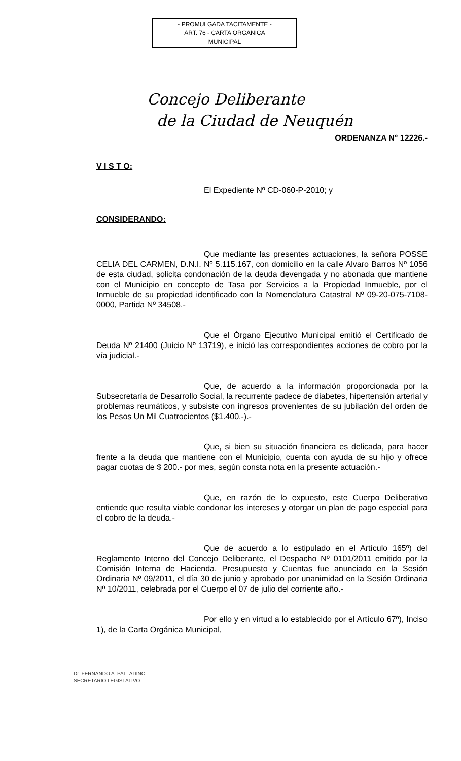- PROMULGADA TACITAMENTE -
ART. 76 - CARTA ORGANICA
MUNICIPAL
Concejo Deliberante
de la Ciudad de Neuquén
ORDENANZA N° 12226.-
V I S T O:
El Expediente Nº CD-060-P-2010; y
CONSIDERANDO:
Que mediante las presentes actuaciones, la señora POSSE CELIA DEL CARMEN, D.N.I. Nº 5.115.167, con domicilio en la calle Alvaro Barros Nº 1056 de esta ciudad, solicita condonación de la deuda devengada y no abonada que mantiene con el Municipio en concepto de Tasa por Servicios a la Propiedad Inmueble, por el Inmueble de su propiedad identificado con la Nomenclatura Catastral Nº 09-20-075-7108-0000, Partida Nº 34508.-
Que el Órgano Ejecutivo Municipal emitió el Certificado de Deuda Nº 21400 (Juicio Nº 13719), e inició las correspondientes acciones de cobro por la vía judicial.-
Que, de acuerdo a la información proporcionada por la Subsecretaría de Desarrollo Social, la recurrente padece de diabetes, hipertensión arterial y problemas reumáticos, y subsiste con ingresos provenientes de su jubilación del orden de los Pesos Un Mil Cuatrocientos ($1.400.-).-
Que, si bien su situación financiera es delicada, para hacer frente a la deuda que mantiene con el Municipio, cuenta con ayuda de su hijo y ofrece pagar cuotas de $ 200.- por mes, según consta nota en la presente actuación.-
Que, en razón de lo expuesto, este Cuerpo Deliberativo entiende que resulta viable condonar los intereses y otorgar un plan de pago especial para el cobro de la deuda.-
Que de acuerdo a lo estipulado en el Artículo 165º) del Reglamento Interno del Concejo Deliberante, el Despacho Nº 0101/2011 emitido por la Comisión Interna de Hacienda, Presupuesto y Cuentas fue anunciado en la Sesión Ordinaria Nº 09/2011, el día 30 de junio y aprobado por unanimidad en la Sesión Ordinaria Nº 10/2011, celebrada por el Cuerpo el 07 de julio del corriente año.-
Por ello y en virtud a lo establecido por el Artículo 67º), Inciso 1), de la Carta Orgánica Municipal,
Dr. FERNANDO A. PALLADINO
SECRETARIO LEGISLATIVO